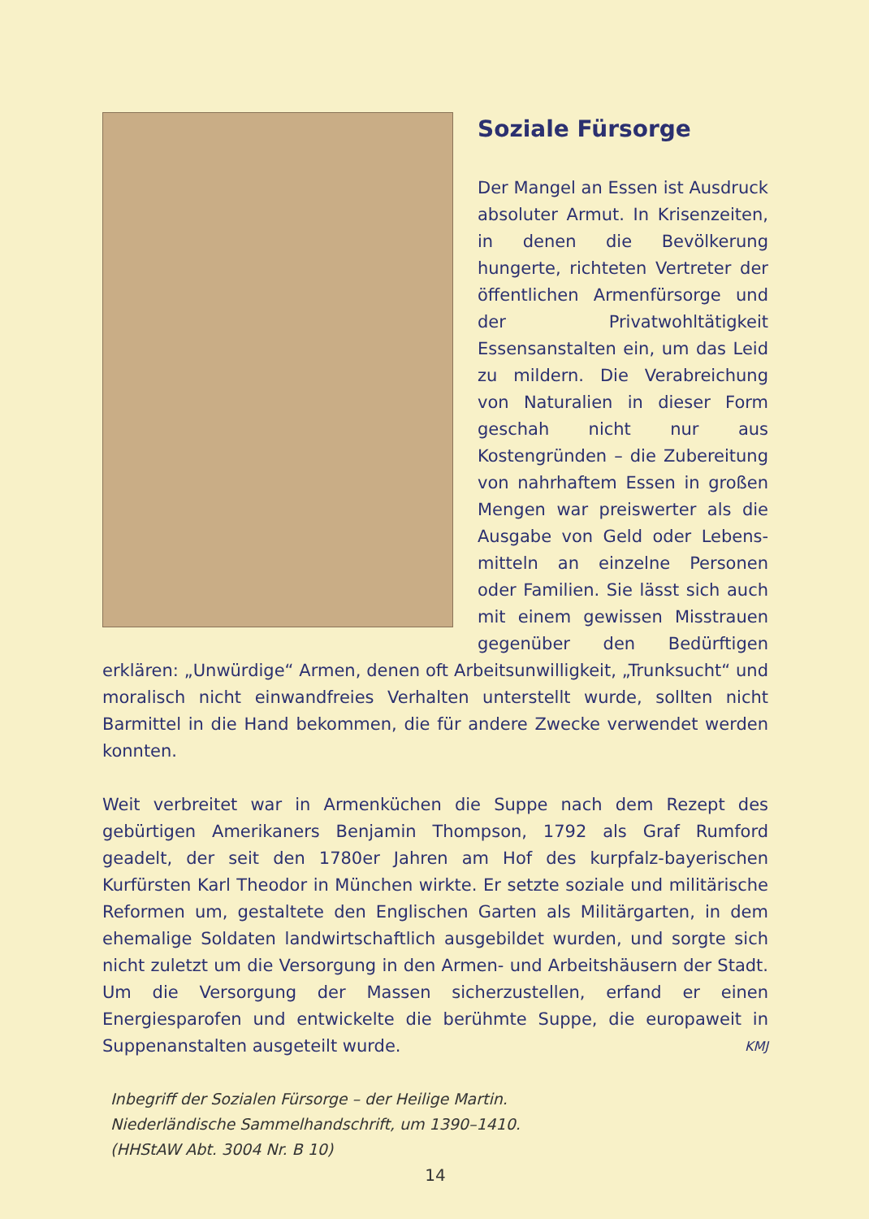Soziale Fürsorge
Der Mangel an Essen ist Ausdruck absoluter Armut. In Krisenzeiten, in denen die Bevölkerung hungerte, richteten Vertreter der öffentlichen Armenfürsorge und der Privat­wohltätigkeit Essensanstalten ein, um das Leid zu mildern. Die Verabreichung von Naturalien in dieser Form geschah nicht nur aus Kostengründen – die Zubereitung von nahrhaftem Essen in großen Mengen war preiswerter als die Ausgabe von Geld oder Lebens­mitteln an einzelne Personen oder Familien. Sie lässt sich auch mit einem gewissen Misstrauen gegen­über den Bedürftigen erklären: „Unwürdige“ Armen, denen oft Arbeitsunwilligkeit, „Trunksucht“ und moralisch nicht einwandfreies Verhalten unterstellt wurde, sollten nicht Barmittel in die Hand be­kommen, die für andere Zwecke verwendet werden konnten.
Weit verbreitet war in Armenküchen die Suppe nach dem Rezept des gebürtigen Amerikaners Benjamin Thompson, 1792 als Graf Rumford geadelt, der seit den 1780er Jahren am Hof des kurpfalz-bayerischen Kurfürsten Karl Theodor in München wirkte. Er setzte soziale und militärische Reformen um, gestaltete den Englischen Garten als Mili­tärgarten, in dem ehemalige Soldaten landwirtschaftlich ausgebildet wurden, und sorgte sich nicht zuletzt um die Versorgung in den Armen- und Arbeitshäusern der Stadt. Um die Versorgung der Massen sicher­zustellen, erfand er einen Energiesparofen und entwickelte die berühmte Suppe, die europaweit in Suppenanstalten ausgeteilt wurde. KMJ
Inbegriff der Sozialen Fürsorge – der Heilige Martin.
Niederländische Sammelhandschrift, um 1390–1410.
(HHStAW Abt. 3004 Nr. B 10)
14